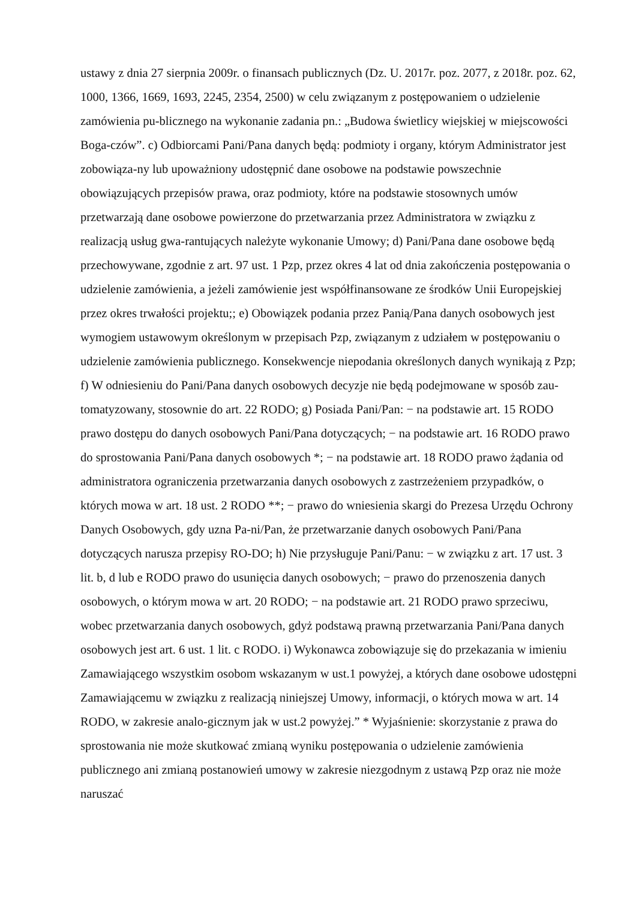ustawy z dnia 27 sierpnia 2009r. o finansach publicznych (Dz. U. 2017r. poz. 2077, z 2018r. poz. 62, 1000, 1366, 1669, 1693, 2245, 2354, 2500) w celu związanym z postępowaniem o udzielenie zamówienia pu-blicznego na wykonanie zadania pn.: „Budowa świetlicy wiejskiej w miejscowości Boga-czów”. c) Odbiorcami Pani/Pana danych będą: podmioty i organy, którym Administrator jest zobowiąza-ny lub upoważniony udostępnić dane osobowe na podstawie powszechnie obowiązujących przepisów prawa, oraz podmioty, które na podstawie stosownych umów przetwarzają dane osobowe powierzone do przetwarzania przez Administratora w związku z realizacją usług gwa-rantujących należyte wykonanie Umowy; d) Pani/Pana dane osobowe będą przechowywane, zgodnie z art. 97 ust. 1 Pzp, przez okres 4 lat od dnia zakończenia postępowania o udzielenie zamówienia, a jeżeli zamówienie jest współfinansowane ze środków Unii Europejskiej przez okres trwałości projektu;; e) Obowiązek podania przez Panią/Pana danych osobowych jest wymogiem ustawowym określonym w przepisach Pzp, związanym z udziałem w postępowaniu o udzielenie zamówienia publicznego. Konsekwencje niepodania określonych danych wynikają z Pzp; f) W odniesieniu do Pani/Pana danych osobowych decyzje nie będą podejmowane w sposób zau-tomatyzowany, stosownie do art. 22 RODO; g) Posiada Pani/Pan: − na podstawie art. 15 RODO prawo dostępu do danych osobowych Pani/Pana dotyczących; − na podstawie art. 16 RODO prawo do sprostowania Pani/Pana danych osobowych *; − na podstawie art. 18 RODO prawo żądania od administratora ograniczenia przetwarzania danych osobowych z zastrzeżeniem przypadków, o których mowa w art. 18 ust. 2 RODO **; − prawo do wniesienia skargi do Prezesa Urzędu Ochrony Danych Osobowych, gdy uzna Pa-ni/Pan, że przetwarzanie danych osobowych Pani/Pana dotyczących narusza przepisy RO-DO; h) Nie przysługuje Pani/Panu: − w związku z art. 17 ust. 3 lit. b, d lub e RODO prawo do usunięcia danych osobowych; − prawo do przenoszenia danych osobowych, o którym mowa w art. 20 RODO; − na podstawie art. 21 RODO prawo sprzeciwu, wobec przetwarzania danych osobowych, gdyż podstawą prawną przetwarzania Pani/Pana danych osobowych jest art. 6 ust. 1 lit. c RODO. i) Wykonawca zobowiązuje się do przekazania w imieniu Zamawiającego wszystkim osobom wskazanym w ust.1 powyżej, a których dane osobowe udostępni Zamawiającemu w związku z realizacją niniejszej Umowy, informacji, o których mowa w art. 14 RODO, w zakresie analo-gicznym jak w ust.2 powyżej.” * Wyjaśnienie: skorzystanie z prawa do sprostowania nie może skutkować zmianą wyniku postępowania o udzielenie zamówienia publicznego ani zmianą postanowień umowy w zakresie niezgodnym z ustawą Pzp oraz nie może naruszać